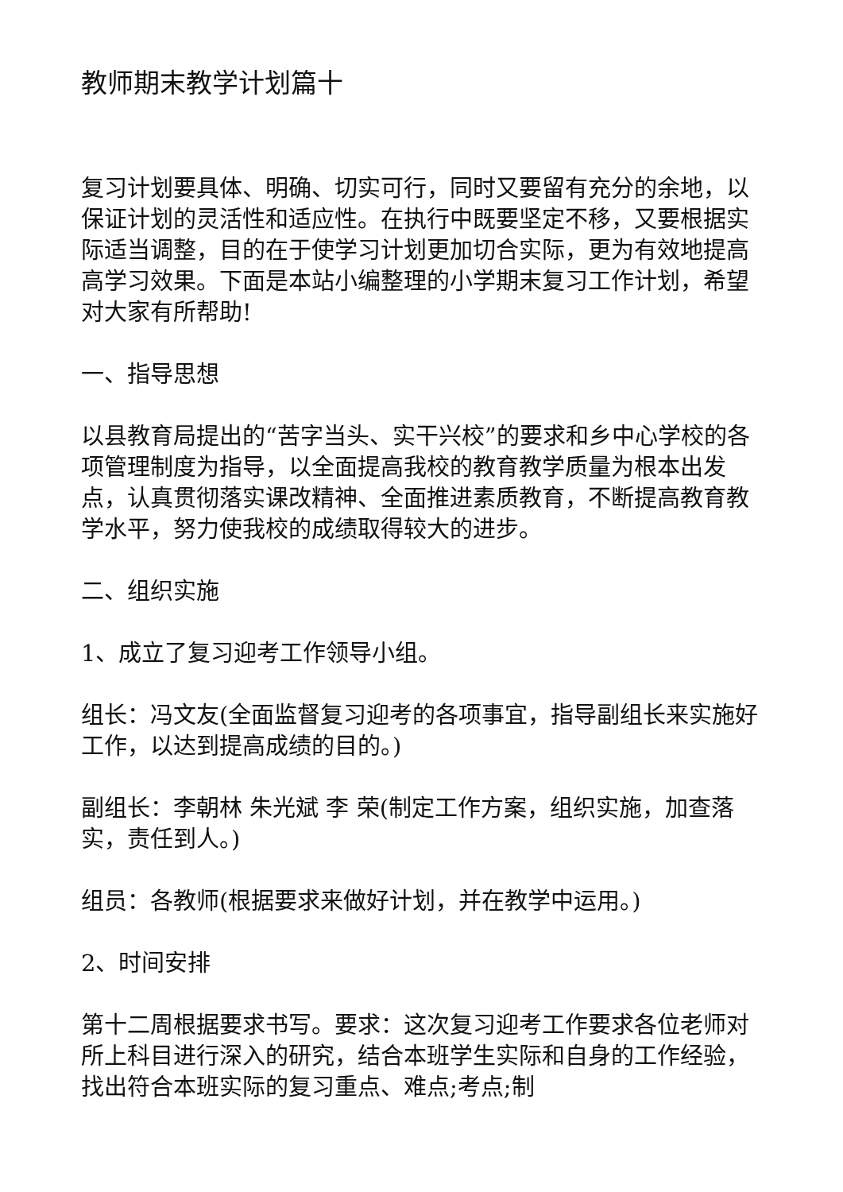教师期末教学计划篇十
复习计划要具体、明确、切实可行，同时又要留有充分的余地，以保证计划的灵活性和适应性。在执行中既要坚定不移，又要根据实际适当调整，目的在于使学习计划更加切合实际，更为有效地提高高学习效果。下面是本站小编整理的小学期末复习工作计划，希望对大家有所帮助!
一、指导思想
以县教育局提出的“苦字当头、实干兴校”的要求和乡中心学校的各项管理制度为指导，以全面提高我校的教育教学质量为根本出发点，认真贯彻落实课改精神、全面推进素质教育，不断提高教育教学水平，努力使我校的成绩取得较大的进步。
二、组织实施
1、成立了复习迎考工作领导小组。
组长：冯文友(全面监督复习迎考的各项事宜，指导副组长来实施好工作，以达到提高成绩的目的。)
副组长：李朝林 朱光斌 李 荣(制定工作方案，组织实施，加查落实，责任到人。)
组员：各教师(根据要求来做好计划，并在教学中运用。)
2、时间安排
第十二周根据要求书写。要求：这次复习迎考工作要求各位老师对所上科目进行深入的研究，结合本班学生实际和自身的工作经验，找出符合本班实际的复习重点、难点;考点;制